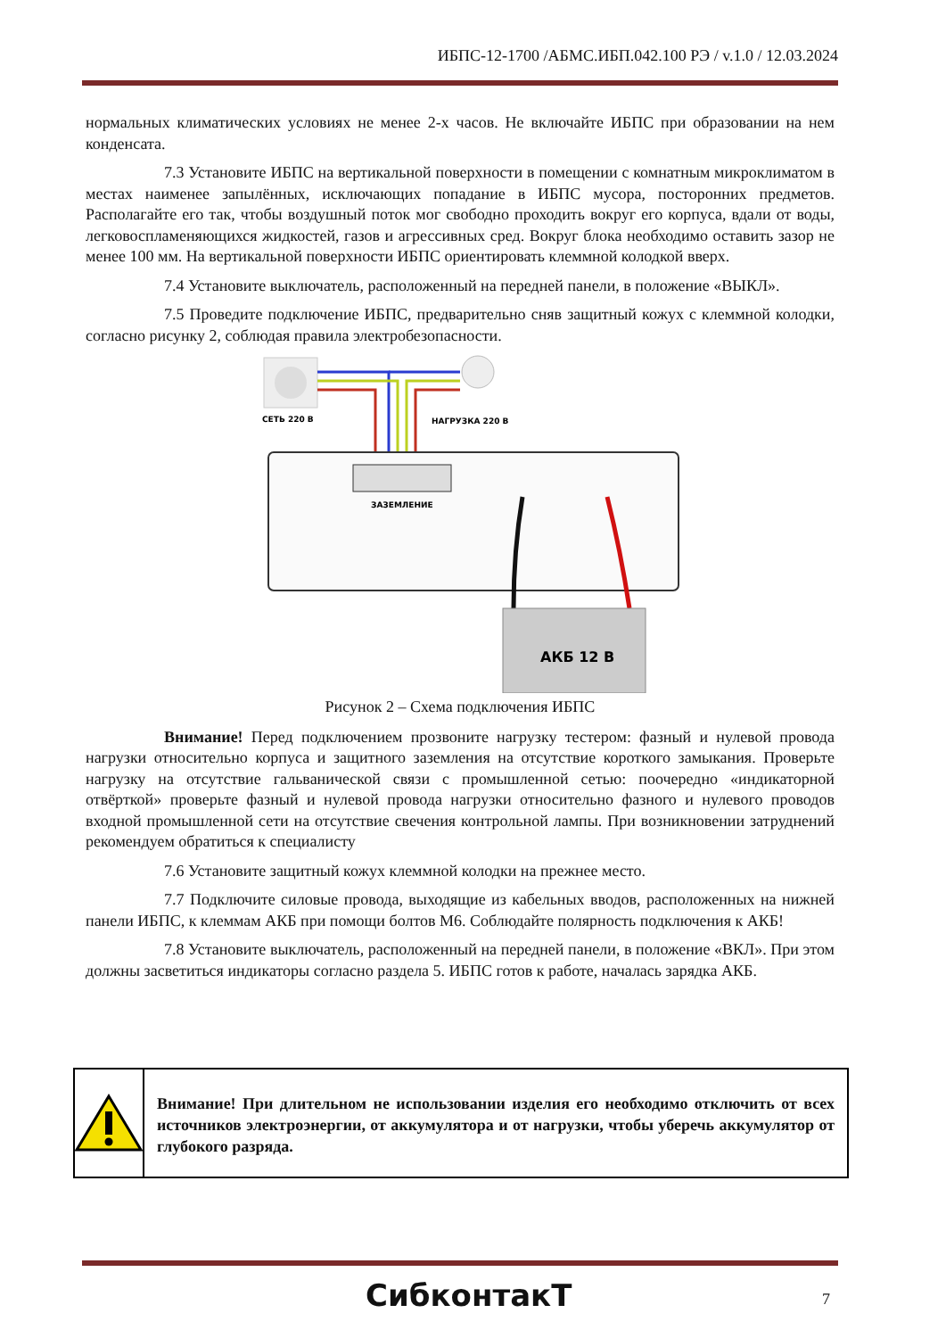ИБПС-12-1700 /АБМС.ИБП.042.100 РЭ / v.1.0 / 12.03.2024
нормальных климатических условиях не менее 2-х часов. Не включайте ИБПС при образовании на нем конденсата.
7.3 Установите ИБПС на вертикальной поверхности в помещении с комнатным микроклиматом в местах наименее запылённых, исключающих попадание в ИБПС мусора, посторонних предметов. Располагайте его так, чтобы воздушный поток мог свободно проходить вокруг его корпуса, вдали от воды, легковоспламеняющихся жидкостей, газов и агрессивных сред. Вокруг блока необходимо оставить зазор не менее 100 мм. На вертикальной поверхности ИБПС ориентировать клеммной колодкой вверх.
7.4 Установите выключатель, расположенный на передней панели, в положение «ВЫКЛ».
7.5 Проведите подключение ИБПС, предварительно сняв защитный кожух с клеммной колодки, согласно рисунку 2, соблюдая правила электробезопасности.
СЕТЬ 220 В
НАГРУЗКА 220 В
ЗАЗЕМЛЕНИЕ
АКБ 12 В
Рисунок 2 – Схема подключения ИБПС
Внимание! Перед подключением прозвоните нагрузку тестером: фазный и нулевой провода нагрузки относительно корпуса и защитного заземления на отсутствие короткого замыкания. Проверьте нагрузку на отсутствие гальванической связи с промышленной сетью: поочередно «индикаторной отвёрткой» проверьте фазный и нулевой провода нагрузки относительно фазного и нулевого проводов входной промышленной сети на отсутствие свечения контрольной лампы. При возникновении затруднений рекомендуем обратиться к специалисту
7.6 Установите защитный кожух клеммной колодки на прежнее место.
7.7 Подключите силовые провода, выходящие из кабельных вводов, расположенных на нижней панели ИБПС, к клеммам АКБ при помощи болтов М6. Соблюдайте полярность подключения к АКБ!
7.8 Установите выключатель, расположенный на передней панели, в положение «ВКЛ». При этом должны засветиться индикаторы согласно раздела 5. ИБПС готов к работе, началась зарядка АКБ.
Внимание! При длительном не использовании изделия его необходимо отключить от всех источников электроэнергии, от аккумулятора и от нагрузки, чтобы уберечь аккумулятор от глубокого разряда.
СибконтакТ 7